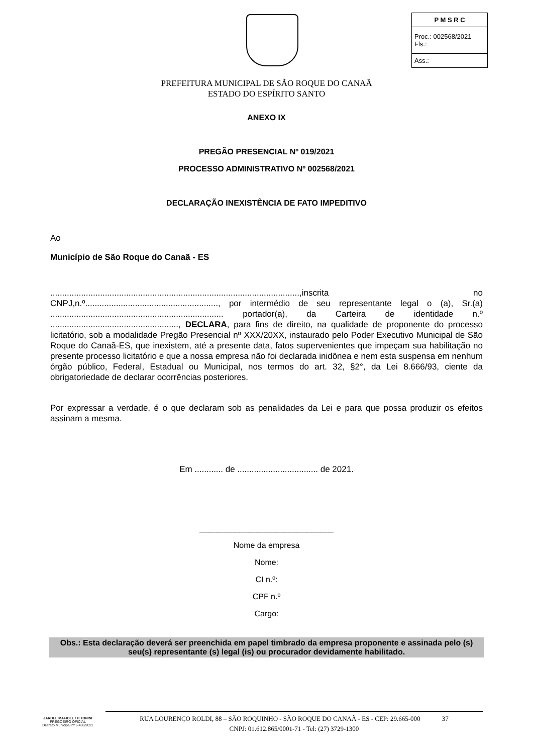| P M S R C |
| --- |
| Proc.: 002568/2021 Fls.: |
| Ass.: |
PREFEITURA MUNICIPAL DE SÃO ROQUE DO CANAÃ
ESTADO DO ESPÍRITO SANTO
ANEXO IX
PREGÃO PRESENCIAL Nº 019/2021
PROCESSO ADMINISTRATIVO Nº 002568/2021
DECLARAÇÃO INEXISTÊNCIA DE FATO IMPEDITIVO
Ao
Município de São Roque do Canaã - ES
.........................................................................................................,inscrita no CNPJ,n.º........................................................, por intermédio de seu representante legal o (a), Sr.(a) ......................................................................... portador(a), da Carteira de identidade n.º ......................................................, DECLARA, para fins de direito, na qualidade de proponente do processo licitatório, sob a modalidade Pregão Presencial nº XXX/20XX, instaurado pelo Poder Executivo Municipal de São Roque do Canaã-ES, que inexistem, até a presente data, fatos supervenientes que impeçam sua habilitação no presente processo licitatório e que a nossa empresa não foi declarada inidônea e nem esta suspensa em nenhum órgão público, Federal, Estadual ou Municipal, nos termos do art. 32, §2°, da Lei 8.666/93, ciente da obrigatoriedade de declarar ocorrências posteriores.
Por expressar a verdade, é o que declaram sob as penalidades da Lei e para que possa produzir os efeitos assinam a mesma.
Em ............ de .................................. de 2021.
______________________________
Nome da empresa
Nome:
CI n.º:
CPF n.º
Cargo:
Obs.: Esta declaração deverá ser preenchida em papel timbrado da empresa proponente e assinada pelo (s) seu(s) representante (s) legal (is) ou procurador devidamente habilitado.
JARDEL MAFIOLETTI TONINI
PREGOEIRO OFICIAL
Decreto Municipal nº 5.408/2021
RUA LOURENÇO ROLDI, 88 – SÃO ROQUINHO - SÃO ROQUE DO CANAÃ - ES - CEP: 29.665-000 37
CNPJ: 01.612.865/0001-71 - Tel: (27) 3729-1300